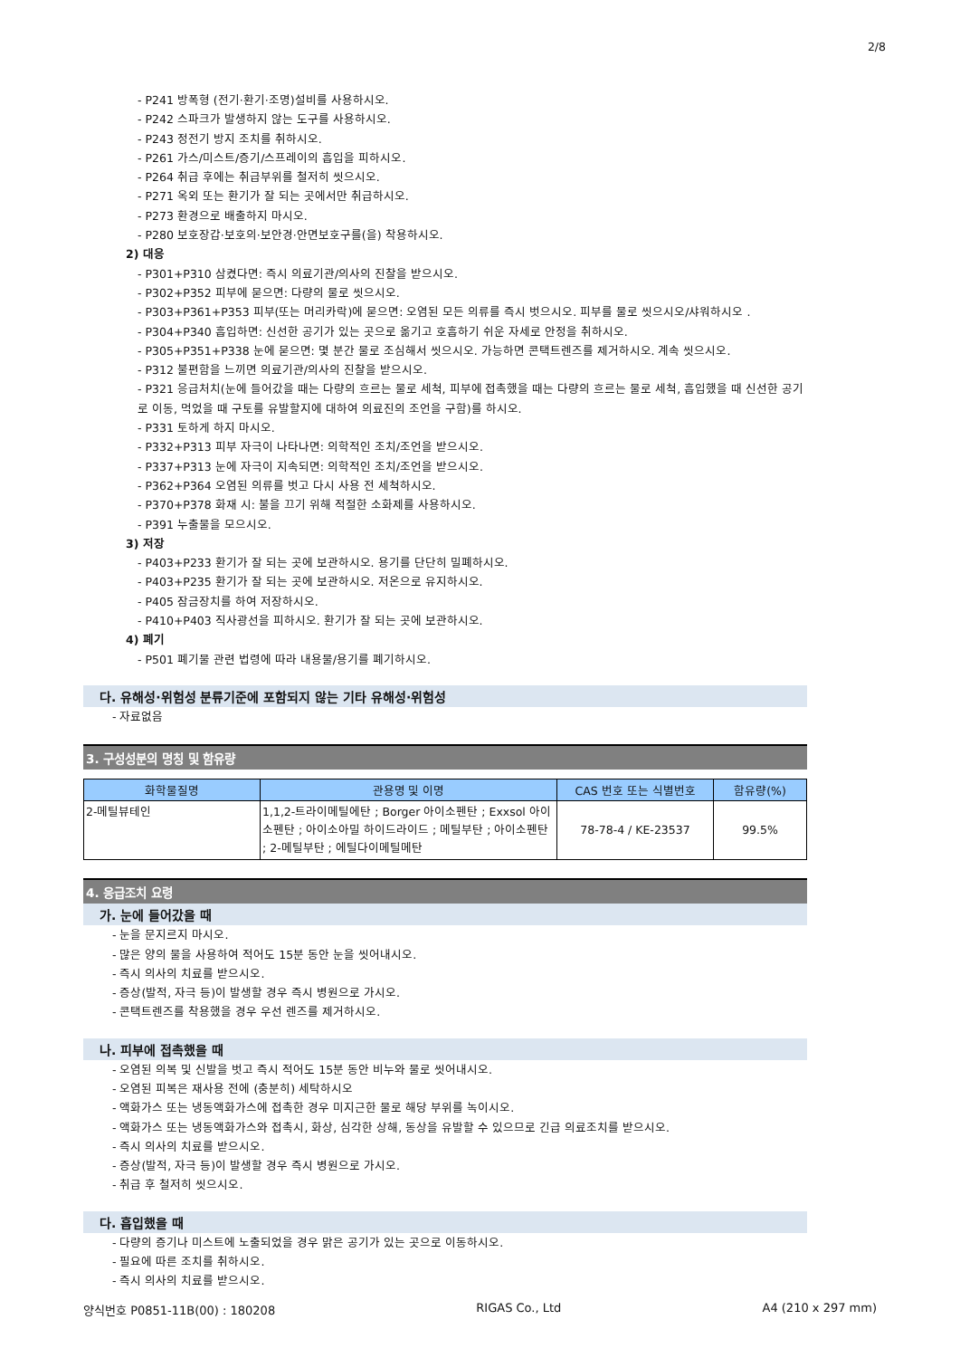2/8
- P241 방폭형 (전기·환기·조명)설비를 사용하시오.
- P242 스파크가 발생하지 않는 도구를 사용하시오.
- P243 정전기 방지 조치를 취하시오.
- P261 가스/미스트/증기/스프레이의 흡입을 피하시오.
- P264 취급 후에는 취급부위를 철저히 씻으시오.
- P271 옥외 또는 환기가 잘 되는 곳에서만 취급하시오.
- P273 환경으로 배출하지 마시오.
- P280 보호장갑·보호의·보안경·안면보호구를(을) 착용하시오.
2) 대응
- P301+P310 삼켰다면: 즉시 의료기관/의사의 진찰을 받으시오.
- P302+P352 피부에 묻으면: 다량의 물로 씻으시오.
- P303+P361+P353 피부(또는 머리카락)에 묻으면: 오염된 모든 의류를 즉시 벗으시오. 피부를 물로 씻으시오/샤워하시오 .
- P304+P340 흡입하면: 신선한 공기가 있는 곳으로 옮기고 호흡하기 쉬운 자세로 안정을 취하시오.
- P305+P351+P338 눈에 묻으면: 몇 분간 물로 조심해서 씻으시오. 가능하면 콘택트렌즈를 제거하시오. 계속 씻으시오.
- P312 불편함을 느끼면 의료기관/의사의 진찰을 받으시오.
- P321 응급처치(눈에 들어갔을 때는 다량의 흐르는 물로 세척, 피부에 접촉했을 때는 다량의 흐르는 물로 세척, 흡입했을 때 신선한 공기로 이동, 먹었을 때 구토를 유발할지에 대하여 의료진의 조언을 구함)를 하시오.
- P331 토하게 하지 마시오.
- P332+P313 피부 자극이 나타나면: 의학적인 조치/조언을 받으시오.
- P337+P313 눈에 자극이 지속되면: 의학적인 조치/조언을 받으시오.
- P362+P364 오염된 의류를 벗고 다시 사용 전 세척하시오.
- P370+P378 화재 시: 불을 끄기 위해 적절한 소화제를 사용하시오.
- P391 누출물을 모으시오.
3) 저장
- P403+P233 환기가 잘 되는 곳에 보관하시오. 용기를 단단히 밀폐하시오.
- P403+P235 환기가 잘 되는 곳에 보관하시오. 저온으로 유지하시오.
- P405 잠금장치를 하여 저장하시오.
- P410+P403 직사광선을 피하시오. 환기가 잘 되는 곳에 보관하시오.
4) 폐기
- P501 폐기물 관련 법령에 따라 내용물/용기를 폐기하시오.
다. 유해성·위험성 분류기준에 포함되지 않는 기타 유해성·위험성
- 자료없음
3. 구성성분의 명칭 및 함유량
| 화학물질명 | 관용명 및 이명 | CAS 번호 또는 식별번호 | 함유량(%) |
| --- | --- | --- | --- |
| 2-메틸뷰테인 | 1,1,2-트라이메틸에탄 ; Borger 아이소펜탄 ; Exxsol 아이소펜탄 ; 아이소아밀 하이드라이드 ; 메틸부탄 ; 아이소펜탄 ; 2-메틸부탄 ; 에틸다이메틸메탄 | 78-78-4 / KE-23537 | 99.5% |
4. 응급조치 요령
가. 눈에 들어갔을 때
- 눈을 문지르지 마시오.
- 많은 양의 물을 사용하여 적어도 15분 동안 눈을 씻어내시오.
- 즉시 의사의 치료를 받으시오.
- 증상(발적, 자극 등)이 발생할 경우 즉시 병원으로 가시오.
- 콘택트렌즈를 착용했을 경우 우선 렌즈를 제거하시오.
나. 피부에 접촉했을 때
- 오염된 의복 및 신발을 벗고 즉시 적어도 15분 동안 비누와 물로 씻어내시오.
- 오염된 피복은 재사용 전에 (충분히) 세탁하시오
- 액화가스 또는 냉동액화가스에 접촉한 경우 미지근한 물로 해당 부위를 녹이시오.
- 액화가스 또는 냉동액화가스와 접촉시, 화상, 심각한 상해, 동상을 유발할 수 있으므로 긴급 의료조치를 받으시오.
- 즉시 의사의 치료를 받으시오.
- 증상(발적, 자극 등)이 발생할 경우 즉시 병원으로 가시오.
- 취급 후 철저히 씻으시오.
다. 흡입했을 때
- 다량의 증기나 미스트에 노출되었을 경우 맑은 공기가 있는 곳으로 이동하시오.
- 필요에 따른 조치를 취하시오.
- 즉시 의사의 치료를 받으시오.
양식번호 P0851-11B(00) : 180208 RIGAS Co., Ltd A4 (210 x 297 mm)